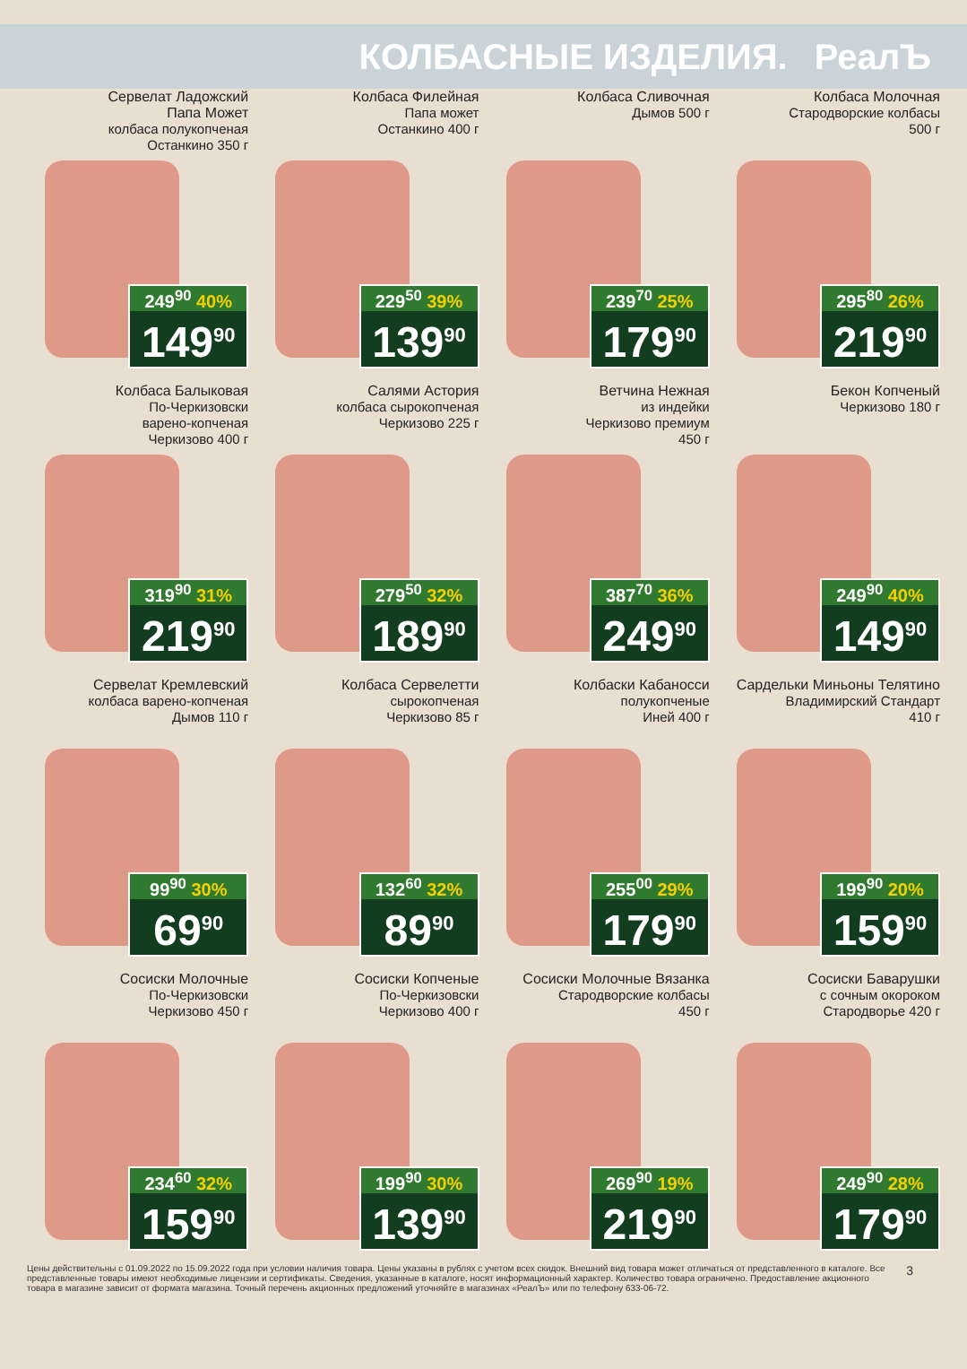КОЛБАСНЫЕ ИЗДЕЛИЯ. РеалЪ
Сервелат Ладожский
Папа Может
колбаса полукопченая
Останкино 350 г
249<sup>90</sup> 40%
149<sup>90</sup>
Колбаса Филейная
Папа может
Останкино 400 г
229<sup>50</sup> 39%
139<sup>90</sup>
Колбаса Сливочная
Дымов 500 г
239<sup>70</sup> 25%
179<sup>90</sup>
Колбаса Молочная
Стародворские колбасы
500 г
295<sup>80</sup> 26%
219<sup>90</sup>
Колбаса Балыковая
По-Черкизовски
варено-копченая
Черкизово 400 г
319<sup>90</sup> 31%
219<sup>90</sup>
Салями Астория
колбаса сырокопченая
Черкизово 225 г
279<sup>50</sup> 32%
189<sup>90</sup>
Ветчина Нежная
из индейки
Черкизово премиум
450 г
387<sup>70</sup> 36%
249<sup>90</sup>
Бекон Копченый
Черкизово 180 г
249<sup>90</sup> 40%
149<sup>90</sup>
Сервелат Кремлевский
колбаса варено-копченая
Дымов 110 г
99<sup>90</sup> 30%
69<sup>90</sup>
Колбаса Сервелетти
сырокопченая
Черкизово 85 г
132<sup>60</sup> 32%
89<sup>90</sup>
Колбаски Кабаносси
полукопченые
Иней 400 г
255<sup>00</sup> 29%
179<sup>90</sup>
Сардельки Миньоны Телятино
Владимирский Стандарт
410 г
199<sup>90</sup> 20%
159<sup>90</sup>
Сосиски Молочные
По-Черкизовски
Черкизово 450 г
234<sup>60</sup> 32%
159<sup>90</sup>
Сосиски Копченые
По-Черкизовски
Черкизово 400 г
199<sup>90</sup> 30%
139<sup>90</sup>
Сосиски Молочные Вязанка
Стародворские колбасы
450 г
269<sup>90</sup> 19%
219<sup>90</sup>
Сосиски Баварушки
с сочным окороком
Стародворье 420 г
249<sup>90</sup> 28%
179<sup>90</sup>
Цены действительны с 01.09.2022 по 15.09.2022 года при условии наличия товара. Цены указаны в рублях с учетом всех скидок. Внешний вид товара может отличаться от представленного в каталоге. Все представленные товары имеют необходимые лицензии и сертификаты. Сведения, указанные в каталоге, носят информационный характер. Количество товара ограничено. Предоставление акционного товара в магазине зависит от формата магазина. Точный перечень акционных предложений уточняйте в магазинах «РеалЪ» или по телефону 633-06-72.
3